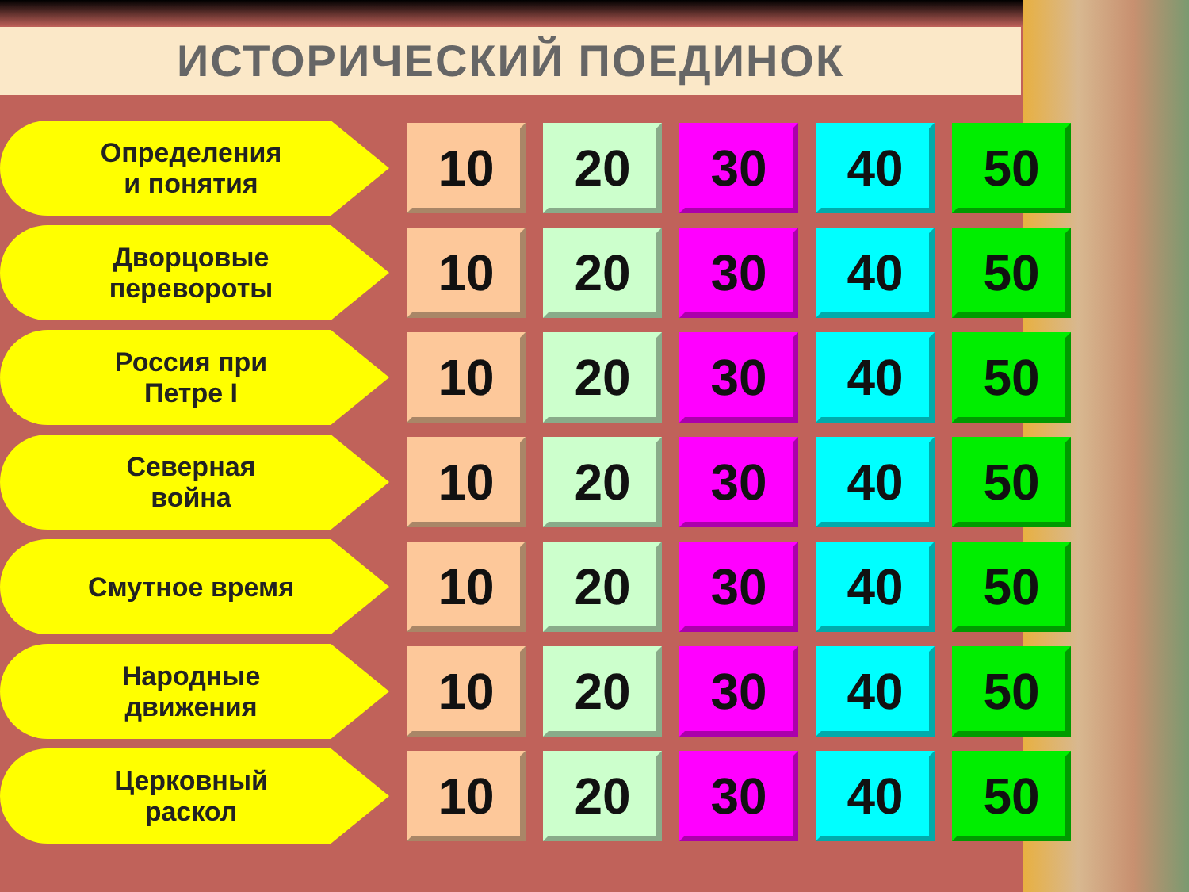ИСТОРИЧЕСКИЙ ПОЕДИНОК
| Определения и понятия | 10 | 20 | 30 | 40 | 50 |
| Дворцовые перевороты | 10 | 20 | 30 | 40 | 50 |
| Россия при Петре I | 10 | 20 | 30 | 40 | 50 |
| Северная война | 10 | 20 | 30 | 40 | 50 |
| Смутное время | 10 | 20 | 30 | 40 | 50 |
| Народные движения | 10 | 20 | 30 | 40 | 50 |
| Церковный раскол | 10 | 20 | 30 | 40 | 50 |